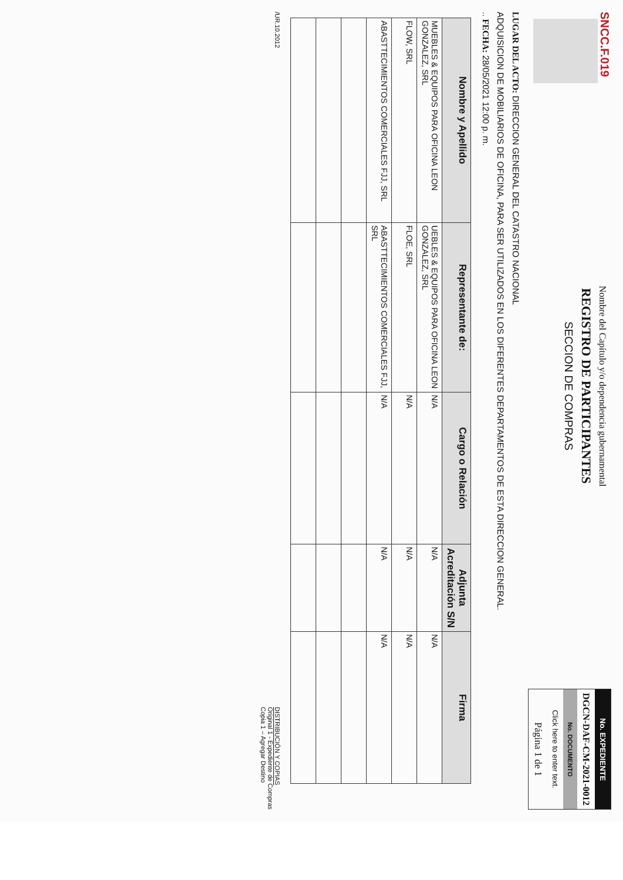SNCC.F.019
Nombre del Capítulo y/o dependencia gubernamental
REGISTRO DE PARTICIPANTES
SECCION DE COMPRAS
No. EXPEDIENTE
DGCN-DAF-CM-2021-0012
No. DOCUMENTO
Click here to enter text.
Página 1 de 1
LUGAR DEL ACTO: DIRECCION GENERAL DEL CATASTRO NACIONAL
ADQUISICION DE MOBILIARIOS DE OFICINA, PARA SER UTILIZADOS EN LOS DIFERENTES DEPARTAMENTOS DE ESTA DIRECCION GENERAL.
.. FECHA: 28/05/2021 12:00 p. m.
| Nombre y Apellido | Representante de: | Cargo o Relación | Adjunta Acreditación S/N | Firma |
| --- | --- | --- | --- | --- |
| MUEBLES & EQUIPOS PARA OFICINA LEON GONZALEZ, SRL | UEBLES & EQUIPOS PARA OFICINA LEON GONZALEZ, SRL | N/A | N/A | N/A |
| FLOW, SRL | FLOE, SRL | N/A | N/A | N/A |
| ABASTTECIMIENTOS COMERCIALES FJJ, SRL | ABASTTECIMIENTOS COMERCIALES FJJ, SRL | N/A | N/A | N/A |
/UR.10.2012
DISTRIBUCIÓN Y COPIAS
Original 1 - Expediente de Compras
Copia 1 – Agregar Destino